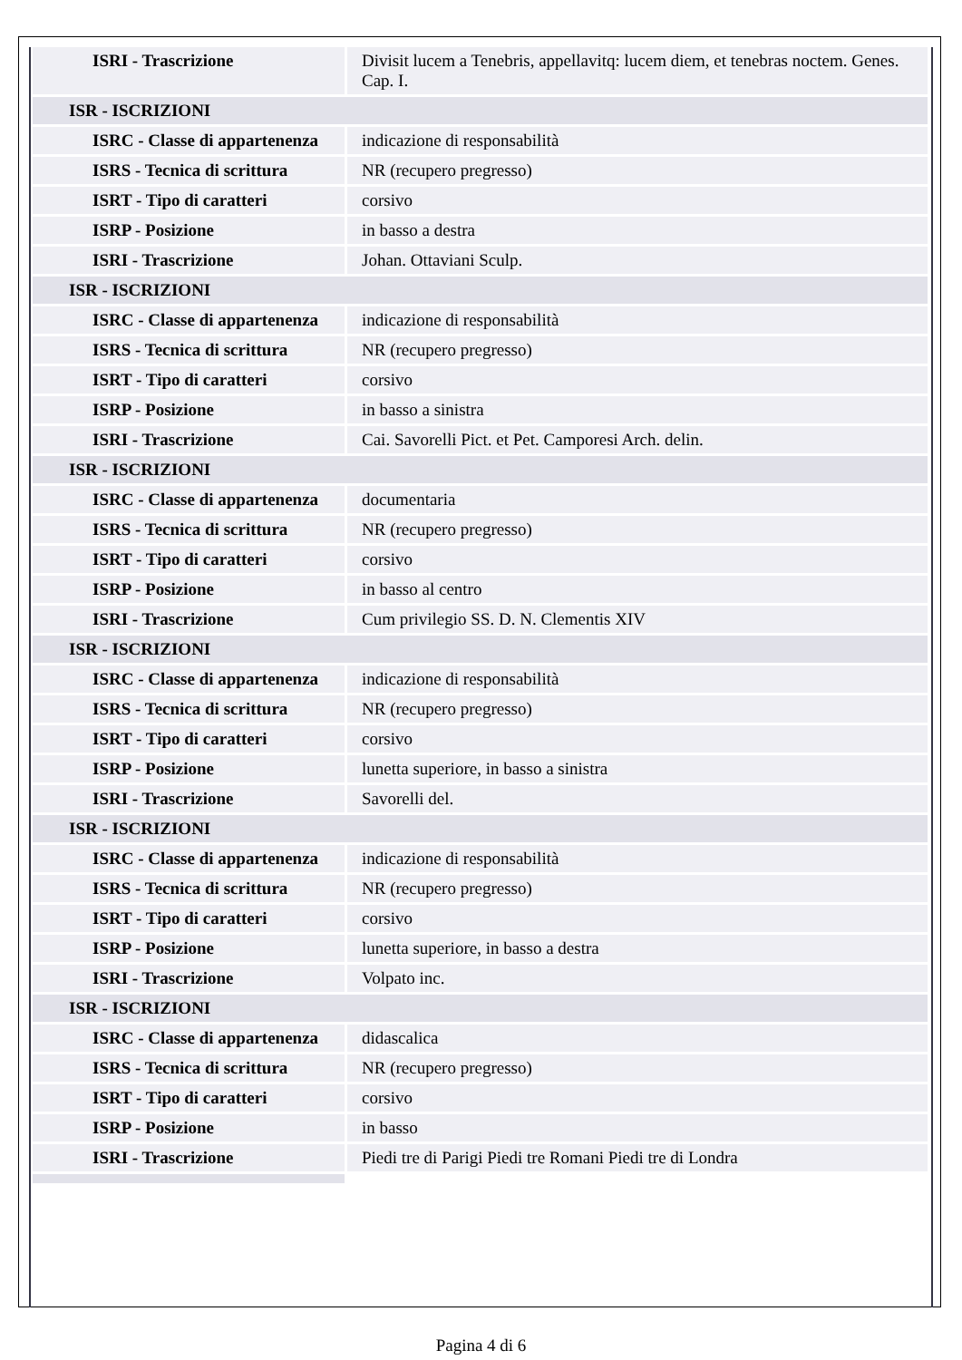| ISRI - Trascrizione | Divisit lucem a Tenebris, appellavitq: lucem diem, et tenebras noctem. Genes. Cap. I. |
| ISR - ISCRIZIONI | |
| ISRC - Classe di appartenenza | indicazione di responsabilità |
| ISRS - Tecnica di scrittura | NR (recupero pregresso) |
| ISRT - Tipo di caratteri | corsivo |
| ISRP - Posizione | in basso a destra |
| ISRI - Trascrizione | Johan. Ottaviani Sculp. |
| ISR - ISCRIZIONI | |
| ISRC - Classe di appartenenza | indicazione di responsabilità |
| ISRS - Tecnica di scrittura | NR (recupero pregresso) |
| ISRT - Tipo di caratteri | corsivo |
| ISRP - Posizione | in basso a sinistra |
| ISRI - Trascrizione | Cai. Savorelli Pict. et Pet. Camporesi Arch. delin. |
| ISR - ISCRIZIONI | |
| ISRC - Classe di appartenenza | documentaria |
| ISRS - Tecnica di scrittura | NR (recupero pregresso) |
| ISRT - Tipo di caratteri | corsivo |
| ISRP - Posizione | in basso al centro |
| ISRI - Trascrizione | Cum privilegio SS. D. N. Clementis XIV |
| ISR - ISCRIZIONI | |
| ISRC - Classe di appartenenza | indicazione di responsabilità |
| ISRS - Tecnica di scrittura | NR (recupero pregresso) |
| ISRT - Tipo di caratteri | corsivo |
| ISRP - Posizione | lunetta superiore, in basso a sinistra |
| ISRI - Trascrizione | Savorelli del. |
| ISR - ISCRIZIONI | |
| ISRC - Classe di appartenenza | indicazione di responsabilità |
| ISRS - Tecnica di scrittura | NR (recupero pregresso) |
| ISRT - Tipo di caratteri | corsivo |
| ISRP - Posizione | lunetta superiore, in basso a destra |
| ISRI - Trascrizione | Volpato inc. |
| ISR - ISCRIZIONI | |
| ISRC - Classe di appartenenza | didascalica |
| ISRS - Tecnica di scrittura | NR (recupero pregresso) |
| ISRT - Tipo di caratteri | corsivo |
| ISRP - Posizione | in basso |
| ISRI - Trascrizione | Piedi tre di Parigi Piedi tre Romani Piedi tre di Londra |
Pagina 4 di 6